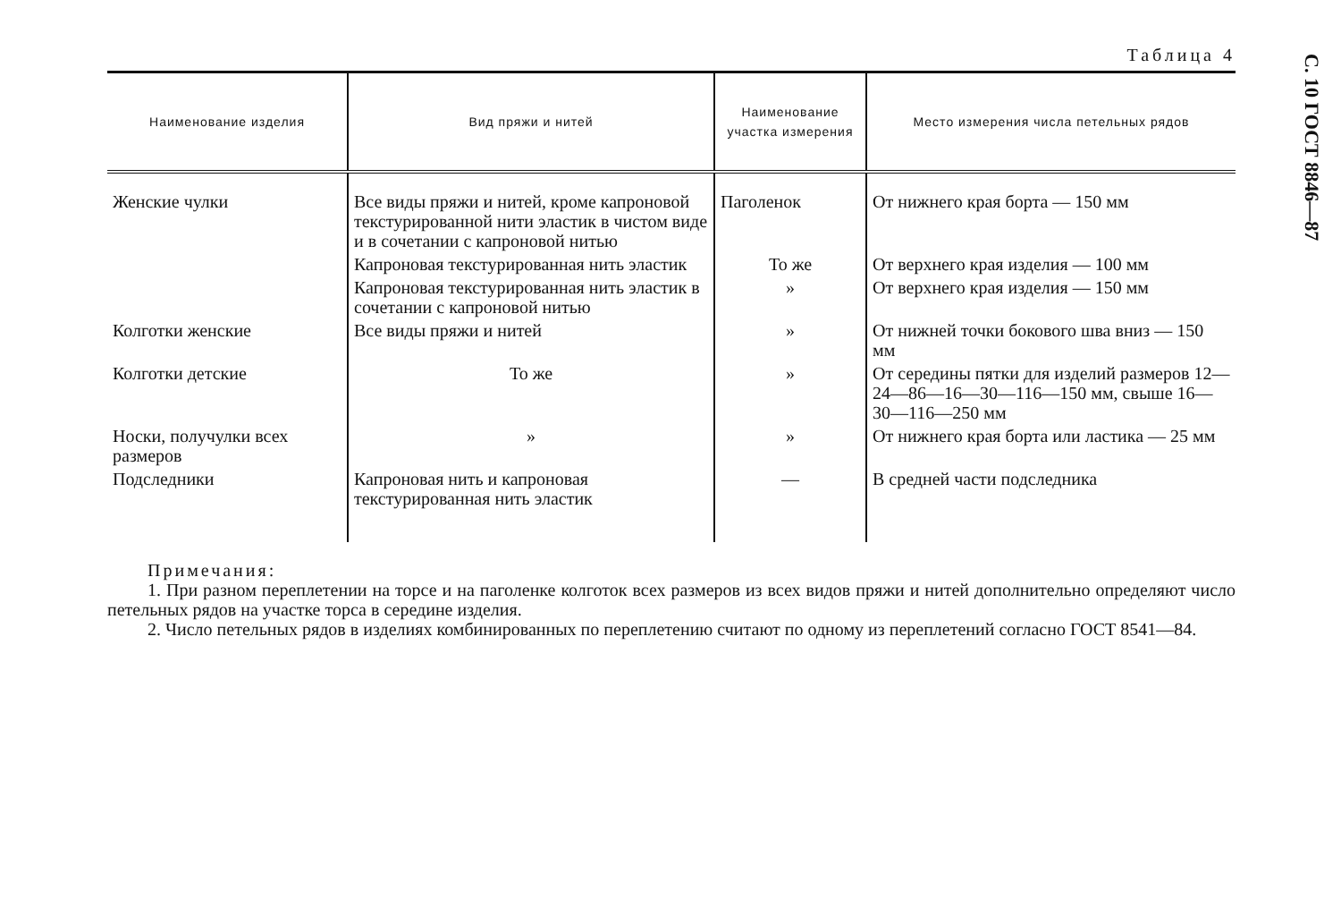С. 10 ГОСТ 8846—87
Таблица 4
| Наименование изделия | Вид пряжи и нитей | Наименование участка измерения | Место измерения числа петельных рядов |
| --- | --- | --- | --- |
| Женские чулки | Все виды пряжи и нитей, кроме капроновой текстурированной нити эластик в чистом виде и в сочетании с капроновой нитью | Паголенок | От нижнего края борта — 150 мм |
| | Капроновая текстурированная нить эластик | То же | От верхнего края изделия — 100 мм |
| | Капроновая текстурированная нить эластик в сочетании с капроновой нитью | » | От верхнего края изделия — 150 мм |
| Колготки женские | Все виды пряжи и нитей | » | От нижней точки бокового шва вниз — 150 мм |
| Колготки детские | То же | » | От середины пятки для изделий размеров 12—24—86—16—30—116—150 мм, свыше 16—30—116—250 мм |
| Носки, получулки всех размеров | » | » | От нижнего края борта или ластика — 25 мм |
| Подследники | Капроновая нить и капроновая текстурированная нить эластик | — | В средней части подследника |
Примечания:
1. При разном переплетении на торсе и на паголенке колготок всех размеров из всех видов пряжи и нитей дополнительно определяют число петельных рядов на участке торса в середине изделия.
2. Число петельных рядов в изделиях комбинированных по переплетению считают по одному из переплетений согласно ГОСТ 8541—84.